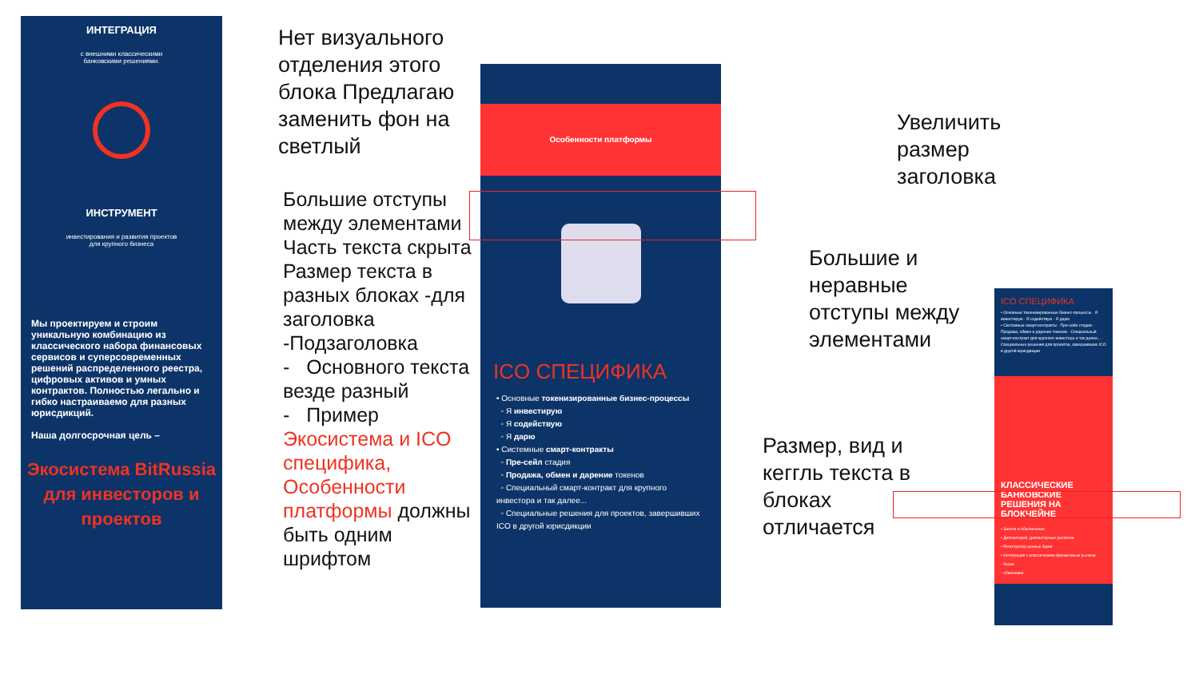ИНТЕГРАЦИЯ
с внешними классическими
банковскими решениями.
ИНСТРУМЕНТ
инвестирования и развития проектов
для крупного бизнеса
Мы проектируем и строим уникальную комбинацию из классического набора финансовых сервисов и суперсовременных решений распределенного реестра, цифровых активов и умных контрактов. Полностью легально и гибко настраиваемо для разных юрисдикций.
Наша долгосрочная цель –
Экосистема BitRussia для инвесторов и проектов
Нет визуального отделения этого блока Предлагаю заменить фон на светлый
Большие отступы между элементами Часть текста скрыта Размер текста в разных блоках -для заголовка -Подзаголовка
- Основного текста везде разный
- Пример Экосистема и ICO специфика, Особенности платформы должны быть одним шрифтом
Особенности платформы
ICO СПЕЦИФИКА
• Основные токенизированные бизнес-процессы
◦ Я инвестирую
◦ Я содействую
◦ Я дарю
• Системные смарт-контракты
◦ Пре-сейл стадия
◦ Продажа, обмен и дарение токенов
◦ Специальный смарт-контракт для крупного инвестора и так далее...
◦ Специальные решения для проектов, завершивших ICO в другой юрисдикции
Увеличить
размер
заголовка
Большие и
неравные
отступы между
элементами
Размер, вид и
кеггль текста в
блоках
отличается
ICO СПЕЦИФИКА
• Основные токенизированные бизнес-процессы · Я инвестирую · Я содействую · Я дарю
• Системные смарт-контракты · Пре-сейл стадия · Продажа, обмен и дарение токенов · Специальный смарт-контракт для крупного инвестора и так далее... · Специальные решения для проектов, завершивших ICO в другой юрисдикции
КЛАССИЧЕСКИЕ БАНКОВСКИЕ РЕШЕНИЯ НА БЛОКЧЕЙНЕ
• Залоги и обеспечение
• Депозитарий, депозитарные расписки
• Регистратор ценных бумаг
• Интеграция с классическим финансовым рынком:
◦ банки
◦ обменники